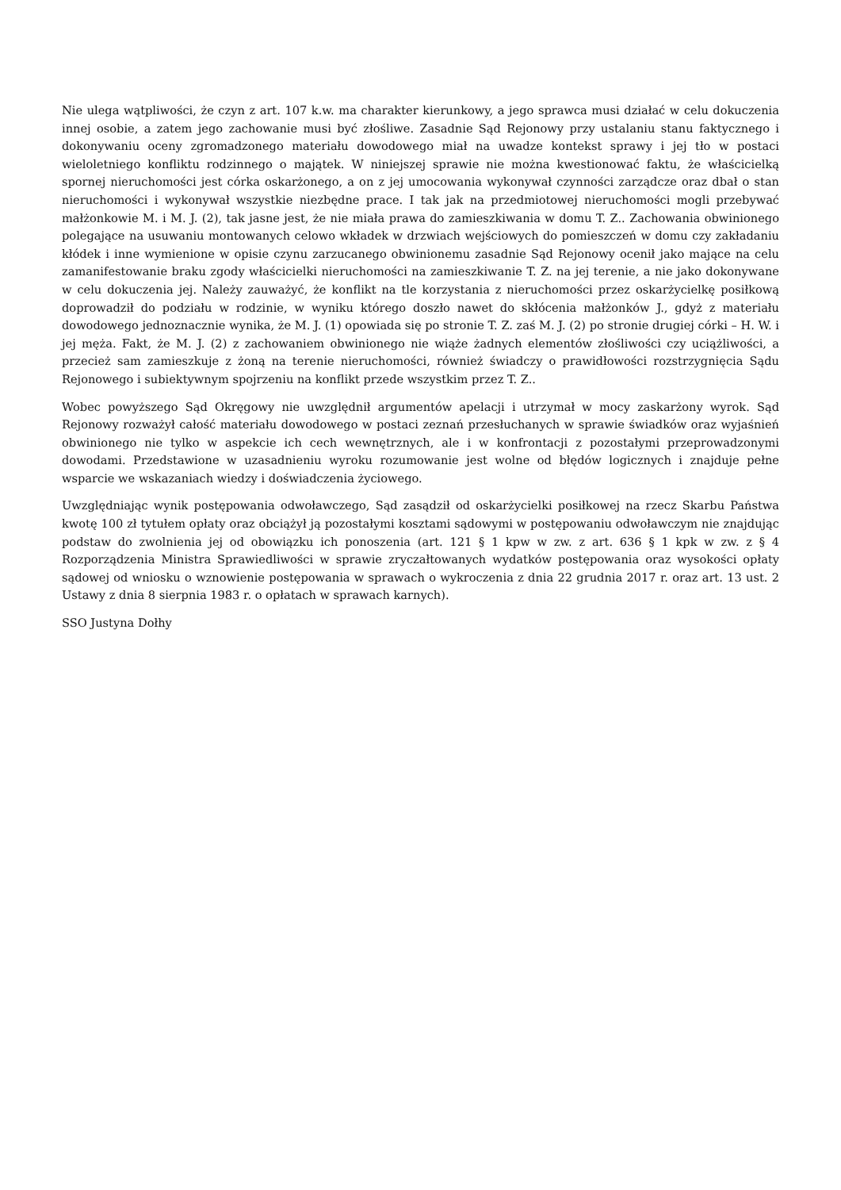Nie ulega wątpliwości, że czyn z art. 107 k.w. ma charakter kierunkowy, a jego sprawca musi działać w celu dokuczenia innej osobie, a zatem jego zachowanie musi być złośliwe. Zasadnie Sąd Rejonowy przy ustalaniu stanu faktycznego i dokonywaniu oceny zgromadzonego materiału dowodowego miał na uwadze kontekst sprawy i jej tło w postaci wieloletniego konfliktu rodzinnego o majątek. W niniejszej sprawie nie można kwestionować faktu, że właścicielką spornej nieruchomości jest córka oskarżonego, a on z jej umocowania wykonywał czynności zarządcze oraz dbał o stan nieruchomości i wykonywał wszystkie niezbędne prace. I tak jak na przedmiotowej nieruchomości mogli przebywać małżonkowie M. i M. J. (2), tak jasne jest, że nie miała prawa do zamieszkiwania w domu T. Z.. Zachowania obwinionego polegające na usuwaniu montowanych celowo wkładek w drzwiach wejściowych do pomieszczeń w domu czy zakładaniu kłódek i inne wymienione w opisie czynu zarzucanego obwinionemu zasadnie Sąd Rejonowy ocenił jako mające na celu zamanifestowanie braku zgody właścicielki nieruchomości na zamieszkiwanie T. Z. na jej terenie, a nie jako dokonywane w celu dokuczenia jej. Należy zauważyć, że konflikt na tle korzystania z nieruchomości przez oskarżycielkę posiłkową doprowadził do podziału w rodzinie, w wyniku którego doszło nawet do skłócenia małżonków J., gdyż z materiału dowodowego jednoznacznie wynika, że M. J. (1) opowiada się po stronie T. Z. zaś M. J. (2) po stronie drugiej córki – H. W. i jej męża. Fakt, że M. J. (2) z zachowaniem obwinionego nie wiąże żadnych elementów złośliwości czy uciążliwości, a przecież sam zamieszkuje z żoną na terenie nieruchomości, również świadczy o prawidłowości rozstrzygnięcia Sądu Rejonowego i subiektywnym spojrzeniu na konflikt przede wszystkim przez T. Z..
Wobec powyższego Sąd Okręgowy nie uwzględnił argumentów apelacji i utrzymał w mocy zaskarżony wyrok. Sąd Rejonowy rozważył całość materiału dowodowego w postaci zeznań przesłuchanych w sprawie świadków oraz wyjaśnień obwinionego nie tylko w aspekcie ich cech wewnętrznych, ale i w konfrontacji z pozostałymi przeprowadzonymi dowodami. Przedstawione w uzasadnieniu wyroku rozumowanie jest wolne od błędów logicznych i znajduje pełne wsparcie we wskazaniach wiedzy i doświadczenia życiowego.
Uwzględniając wynik postępowania odwoławczego, Sąd zasądził od oskarżycielki posiłkowej na rzecz Skarbu Państwa kwotę 100 zł tytułem opłaty oraz obciążył ją pozostałymi kosztami sądowymi w postępowaniu odwoławczym nie znajdując podstaw do zwolnienia jej od obowiązku ich ponoszenia (art. 121 § 1 kpw w zw. z art. 636 § 1 kpk w zw. z § 4 Rozporządzenia Ministra Sprawiedliwości w sprawie zryczałtowanych wydatków postępowania oraz wysokości opłaty sądowej od wniosku o wznowienie postępowania w sprawach o wykroczenia z dnia 22 grudnia 2017 r. oraz art. 13 ust. 2 Ustawy z dnia 8 sierpnia 1983 r. o opłatach w sprawach karnych).
SSO Justyna Dołhy